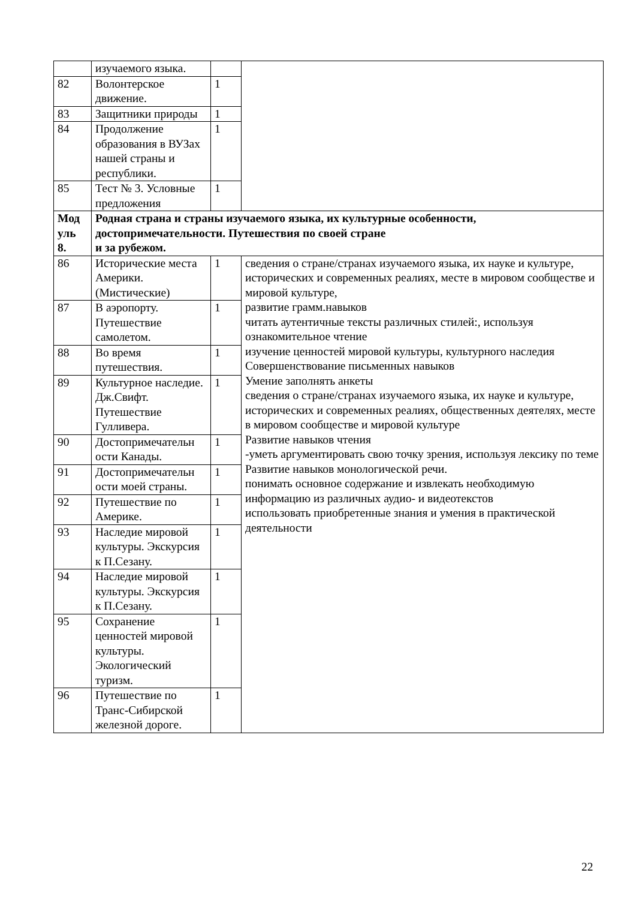| | изучаемого языка. | | |
| 82 | Волонтерское движение. | 1 | |
| 83 | Защитники природы | 1 | |
| 84 | Продолжение образования в ВУЗах нашей страны и республики. | 1 | |
| 85 | Тест № 3. Условные предложения | 1 | |
| Мод уль 8. | Родная страна и страны изучаемого языка, их культурные особенности, достопримечательности. Путешествия по своей стране и за рубежом. | | |
| 86 | Исторические места Америки. (Мистические) | 1 | сведения о стране/странах изучаемого языка, их науке и культуре, исторических и современных реалиях, месте в мировом сообществе и мировой культуре, развитие грамм.навыков читать аутентичные тексты различных стилей:, используя ознакомительное чтение изучение ценностей мировой культуры, культурного наследия Совершенствование письменных навыков Умение заполнять анкеты сведения о стране/странах изучаемого языка, их науке и культуре, исторических и современных реалиях, общественных деятелях, месте в мировом сообществе и мировой культуре Развитие навыков чтения -уметь аргументировать свою точку зрения, используя лексику по теме Развитие навыков монологической речи. понимать основное содержание и извлекать необходимую информацию из различных аудио- и видеотекстов использовать приобретенные знания и умения в практической деятельности |
| 87 | В аэропорту. Путешествие самолетом. | 1 | |
| 88 | Во время путешествия. | 1 | |
| 89 | Культурное наследие. Дж.Свифт. Путешествие Гулливера. | 1 | |
| 90 | Достопримечательн ости Канады. | 1 | |
| 91 | Достопримечательн ости моей страны. | 1 | |
| 92 | Путешествие по Америке. | 1 | |
| 93 | Наследие мировой культуры. Экскурсия к П.Сезану. | 1 | |
| 94 | Наследие мировой культуры. Экскурсия к П.Сезану. | 1 | |
| 95 | Сохранение ценностей мировой культуры. Экологический туризм. | 1 | |
| 96 | Путешествие по Транс-Сибирской железной дороге. | 1 | |
22